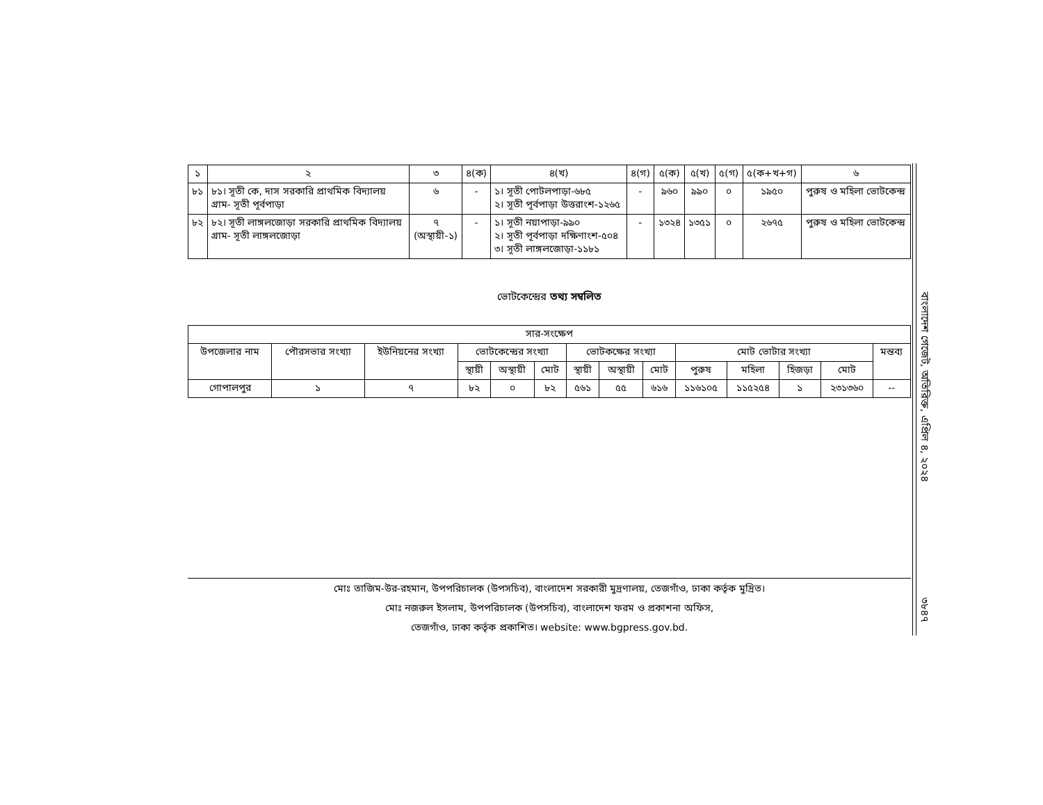| ১ | ২ | ৩ | ৪(ক) | ৪(খ) | ৪(গ) | ৫(ক) | ৫(খ) | ৫(গ) | ৫(ক+খ+গ) | ৬ |
| --- | --- | --- | --- | --- | --- | --- | --- | --- | --- | --- |
| ৮১ | ৮১। সূতী কে, দাস সরকারি প্রাথমিক বিদ্যালয় গ্রাম- সূতী পূর্বপাড়া | ৬ | - | ১। সূতী পোটলপাড়া-৬৮৫ ২। সূতী পূর্বপাড়া উত্তরাংশ-১২৬৫ | - | ৯৬০ | ৯৯০ | ০ | ১৯৫০ | পুরুষ ও মহিলা ভোটকেন্দ্র |
| ৮২ | ৮২। সূতী লাঙ্গলজোড়া সরকারি প্রাথমিক বিদ্যালয় গ্রাম- সূতী লাঙ্গলজোড়া | ৭ (অস্থায়ী-১) | - | ১। সূতী নয়াপাড়া-৯৯০ ২। সূতী পূর্বপাড়া দক্ষিণাংশ-৫০৪ ৩। সূতী লাঙ্গলজোড়া-১১৮১ | - | ১৩২৪ | ১৩৫১ | ০ | ২৬৭৫ | পুরুষ ও মহিলা ভোটকেন্দ্র |
ভোটকেন্দ্রের তথ্য সম্বলিত
| সার-সংক্ষেপ | | | | | | | | | | | | | |
| --- | --- | --- | --- | --- | --- | --- | --- | --- | --- | --- | --- | --- | --- |
| উপজেলার নাম | পৌরসভার সংখ্যা | ইউনিয়নের সংখ্যা | ভোটকেন্দ্রের সংখ্যা | | | ভোটকক্ষের সংখ্যা | | | মোট ভোটার সংখ্যা | | | | মন্তব্য |
| | | | স্থায়ী | অস্থায়ী | মোট | স্থায়ী | অস্থায়ী | মোট | পুরুষ | মহিলা | হিজড়া | মোট | |
| গোপালপুর | ১ | ৭ | ৮২ | ০ | ৮২ | ৫৬১ | ৫৫ | ৬১৬ | ১১৬১০৫ | ১১৫২৫৪ | ১ | ২৩১৩৬০ | -- |
মোঃ তাজিম-উর-রহমান, উপপরিচালক (উপসচিব), বাংলাদেশ সরকারী মুদ্রণালয়, তেজগাঁও, ঢাকা কর্তৃক মুদ্রিত।
মোঃ নজরুল ইসলাম, উপপরিচালক (উপসচিব), বাংলাদেশ ফরম ও প্রকাশনা অফিস,
তেজগাঁও, ঢাকা কর্তৃক প্রকাশিত। website: www.bgpress.gov.bd.
বাংলাদেশ গেজেট, অতিরিক্ত, এপ্রিল ৪, ২০২৪
৩৮৪৭